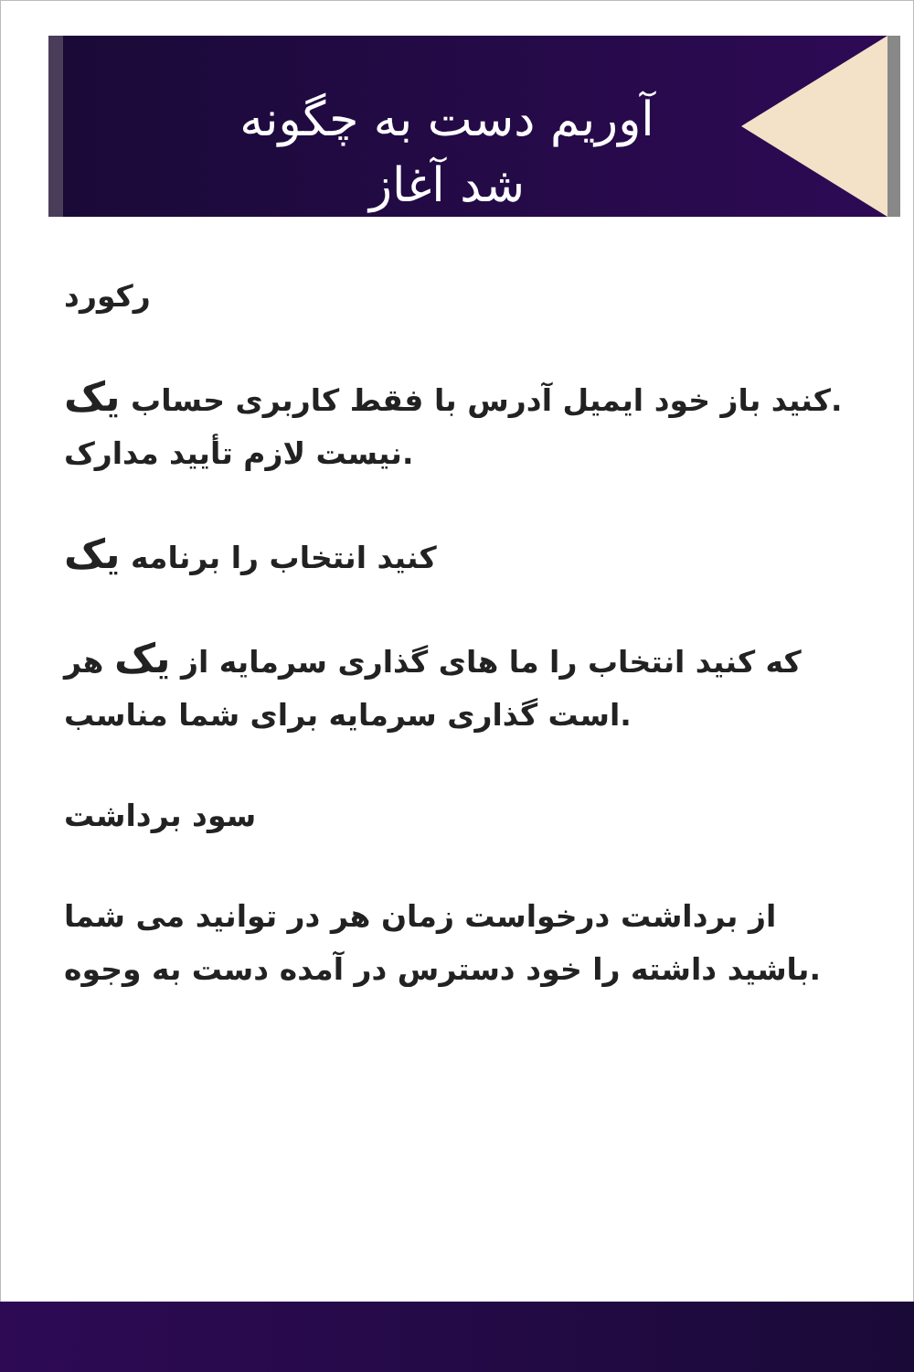آوریم دست به چگونه
شد آغاز
رکورد
.کنید باز خود ایمیل آدرس با فقط کاربری حساب یک
.نیست لازم تأیید مدارک
کنید انتخاب را برنامه یک
که کنید انتخاب را ما های گذاری سرمایه از یک هر
.است گذاری سرمایه برای شما مناسب
سود برداشت
از برداشت درخواست زمان هر در توانید می شما
.باشید داشته را خود دسترس در آمده دست به وجوه